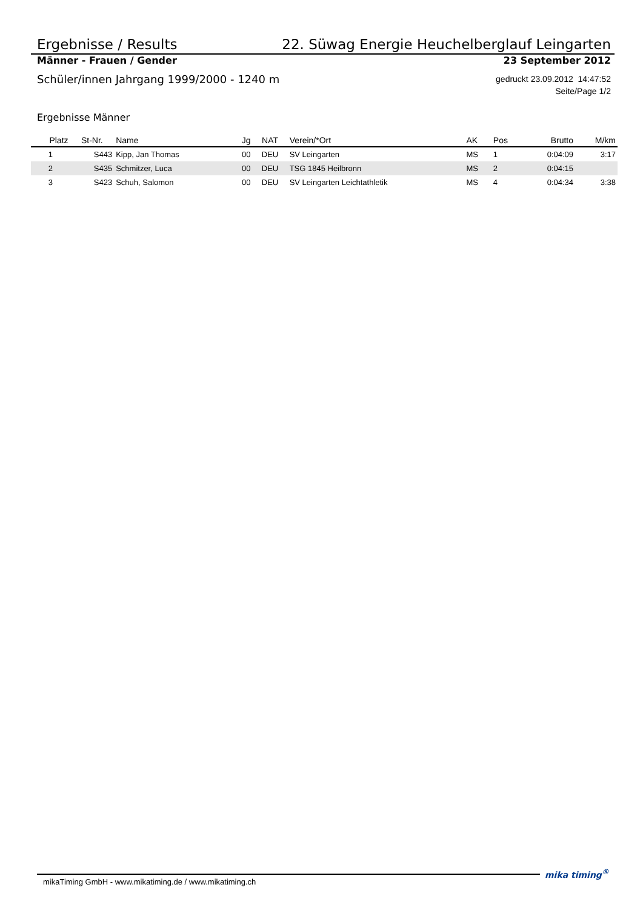Ergebnisse / Results 22. Süwag Energie Heuchelberglauf Leingarten
Männer - Frauen / Gender 23 September 2012
Schüler/innen Jahrgang 1999/2000 - 1240 m gedruckt 23.09.2012 14:47:52
Seite/Page 1/2
Ergebnisse Männer
| Platz | St-Nr. | Name | Jg | NAT | Verein/*Ort | AK | Pos | Brutto | M/km |
| --- | --- | --- | --- | --- | --- | --- | --- | --- | --- |
| 1 | S443 | Kipp, Jan Thomas | 00 | DEU | SV Leingarten | MS | 1 | 0:04:09 | 3:17 |
| 2 | S435 | Schmitzer, Luca | 00 | DEU | TSG 1845 Heilbronn | MS | 2 | 0:04:15 | |
| 3 | S423 | Schuh, Salomon | 00 | DEU | SV Leingarten Leichtathletik | MS | 4 | 0:04:34 | 3:38 |
mikaTiming GmbH - www.mikatiming.de / www.mikatiming.ch
mika timing<sup>®</sup>